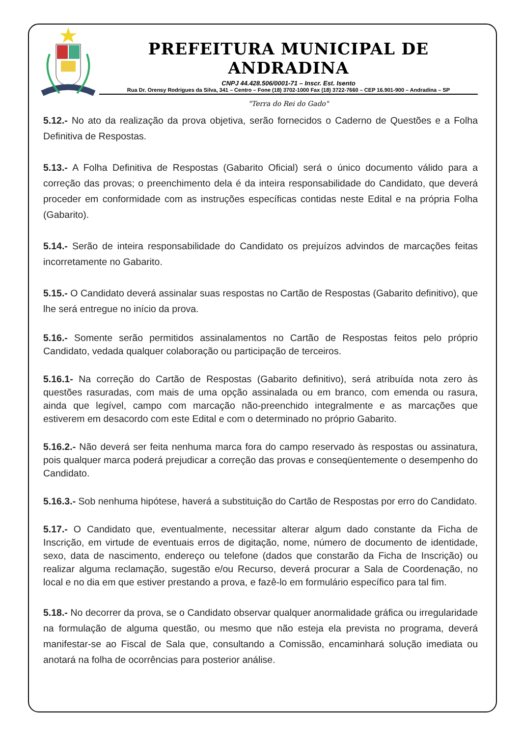PREFEITURA MUNICIPAL DE ANDRADINA
CNPJ 44.428.506/0001-71 – Inscr. Est. Isento
Rua Dr. Orensy Rodrigues da Silva, 341 – Centro – Fone (18) 3702-1000 Fax (18) 3722-7660 – CEP 16.901-900 – Andradina – SP
"Terra do Rei do Gado"
5.12.- No ato da realização da prova objetiva, serão fornecidos o Caderno de Questões e a Folha Definitiva de Respostas.
5.13.- A Folha Definitiva de Respostas (Gabarito Oficial) será o único documento válido para a correção das provas; o preenchimento dela é da inteira responsabilidade do Candidato, que deverá proceder em conformidade com as instruções específicas contidas neste Edital e na própria Folha (Gabarito).
5.14.- Serão de inteira responsabilidade do Candidato os prejuízos advindos de marcações feitas incorretamente no Gabarito.
5.15.- O Candidato deverá assinalar suas respostas no Cartão de Respostas (Gabarito definitivo), que lhe será entregue no início da prova.
5.16.- Somente serão permitidos assinalamentos no Cartão de Respostas feitos pelo próprio Candidato, vedada qualquer colaboração ou participação de terceiros.
5.16.1- Na correção do Cartão de Respostas (Gabarito definitivo), será atribuída nota zero às questões rasuradas, com mais de uma opção assinalada ou em branco, com emenda ou rasura, ainda que legível, campo com marcação não-preenchido integralmente e as marcações que estiverem em desacordo com este Edital e com o determinado no próprio Gabarito.
5.16.2.- Não deverá ser feita nenhuma marca fora do campo reservado às respostas ou assinatura, pois qualquer marca poderá prejudicar a correção das provas e conseqüentemente o desempenho do Candidato.
5.16.3.- Sob nenhuma hipótese, haverá a substituição do Cartão de Respostas por erro do Candidato.
5.17.- O Candidato que, eventualmente, necessitar alterar algum dado constante da Ficha de Inscrição, em virtude de eventuais erros de digitação, nome, número de documento de identidade, sexo, data de nascimento, endereço ou telefone (dados que constarão da Ficha de Inscrição) ou realizar alguma reclamação, sugestão e/ou Recurso, deverá procurar a Sala de Coordenação, no local e no dia em que estiver prestando a prova, e fazê-lo em formulário específico para tal fim.
5.18.- No decorrer da prova, se o Candidato observar qualquer anormalidade gráfica ou irregularidade na formulação de alguma questão, ou mesmo que não esteja ela prevista no programa, deverá manifestar-se ao Fiscal de Sala que, consultando a Comissão, encaminhará solução imediata ou anotará na folha de ocorrências para posterior análise.